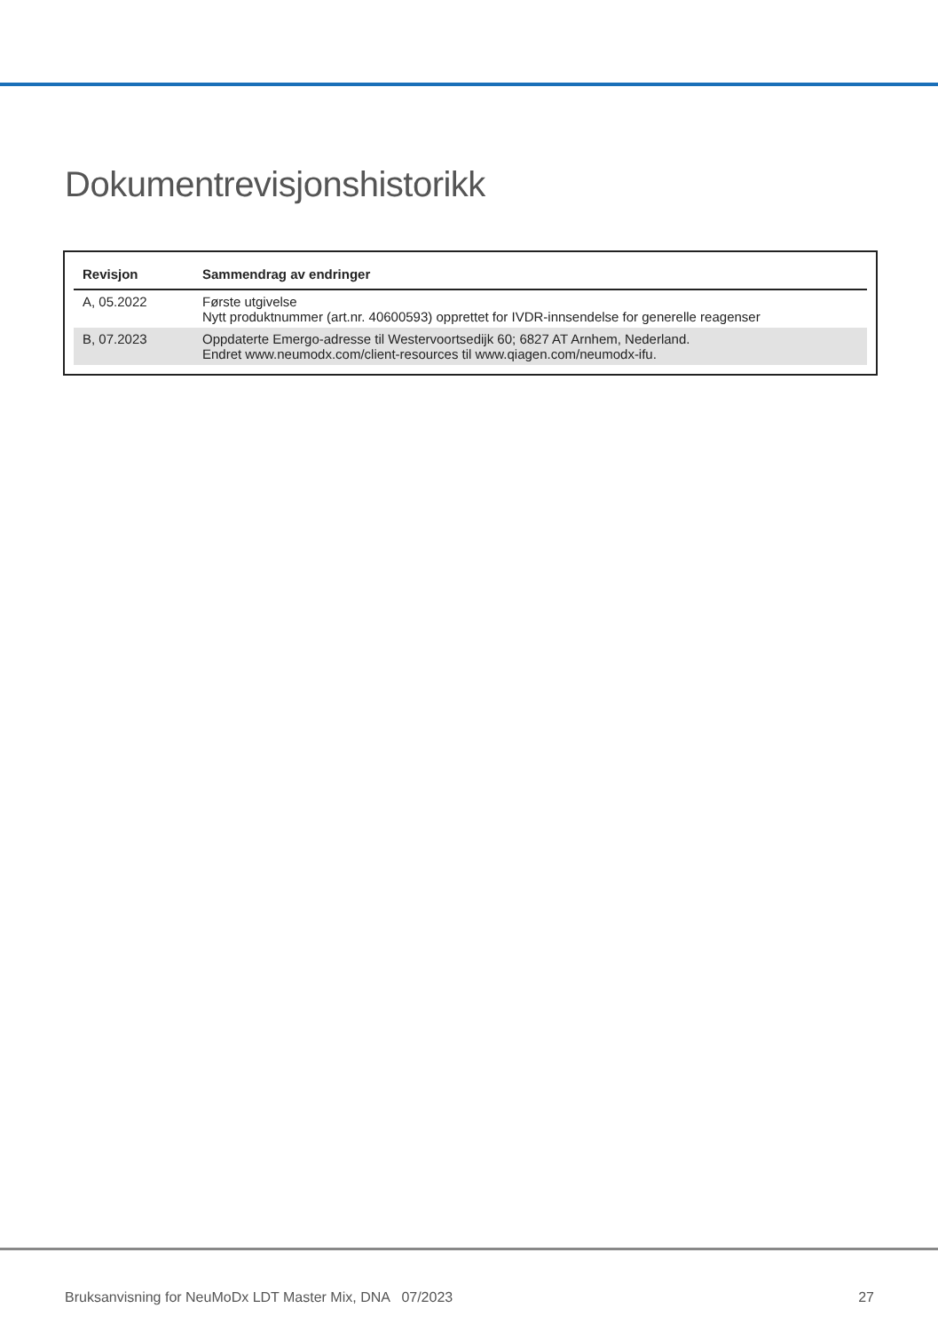Dokumentrevisjonshistorikk
| Revisjon | Sammendrag av endringer |
| --- | --- |
| A, 05.2022 | Første utgivelse Nytt produktnummer (art.nr. 40600593) opprettet for IVDR-innsendelse for generelle reagenser |
| B, 07.2023 | Oppdaterte Emergo-adresse til Westervoortsedijk 60; 6827 AT Arnhem, Nederland. Endret www.neumodx.com/client-resources til www.qiagen.com/neumodx-ifu. |
Bruksanvisning for NeuMoDx LDT Master Mix, DNA 07/2023 27